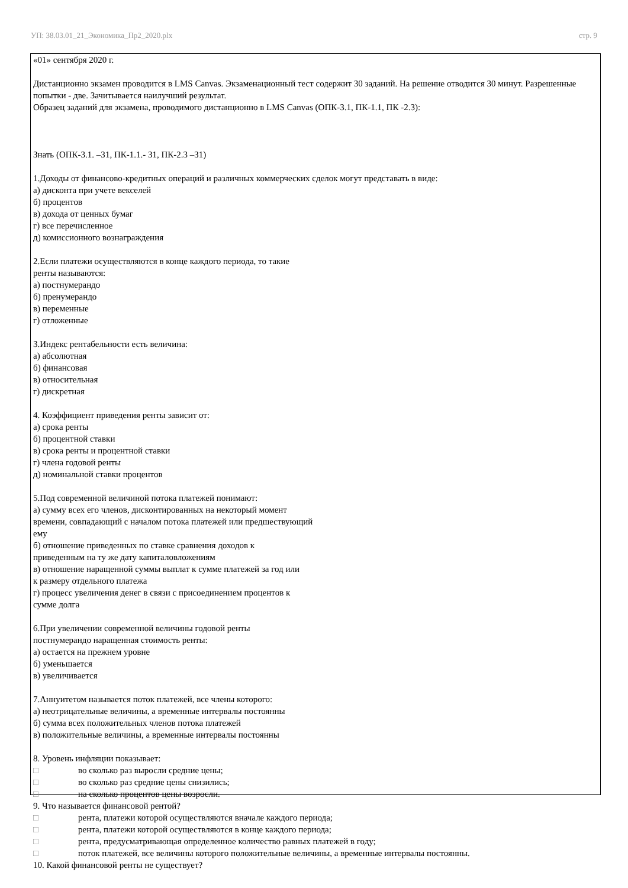УП: 38.03.01_21_Экономика_Пр2_2020.plx стр. 9
«01» сентября 2020 г.
Дистанционно экзамен проводится в LMS Canvas. Экзаменационный тест содержит 30 заданий. На решение отводится 30 минут. Разрешенные попытки - две. Зачитывается наилучший результат.
Образец заданий для экзамена, проводимого дистанционно в LMS Canvas (ОПК-3.1, ПК-1.1, ПК -2.3):
Знать (ОПК-3.1. –З1, ПК-1.1.- З1, ПК-2.3 –З1)
1.Доходы от финансово-кредитных операций и различных коммерческих сделок могут представать в виде:
а) дисконта при учете векселей
б) процентов
в) дохода от ценных бумаг
г) все перечисленное
д) комиссионного вознаграждения
2.Если платежи осуществляются в конце каждого периода, то такие
ренты называются:
а) постнумерандо
б) пренумерандо
в) переменные
г) отложенные
3.Индекс рентабельности есть величина:
а) абсолютная
б) финансовая
в) относительная
г) дискретная
4. Коэффициент приведения ренты зависит от:
а) срока ренты
б) процентной ставки
в) срока ренты и процентной ставки
г) члена годовой ренты
д) номинальной ставки процентов
5.Под современной величиной потока платежей понимают:
а) сумму всех его членов, дисконтированных на некоторый момент
времени, совпадающий с началом потока платежей или предшествующий
ему
б) отношение приведенных по ставке сравнения доходов к
приведенным на ту же дату капиталовложениям
в) отношение наращенной суммы выплат к сумме платежей за год или
к размеру отдельного платежа
г) процесс увеличения денег в связи с присоединением процентов к
сумме долга
6.При увеличении современной величины годовой ренты
постнумерандо наращенная стоимость ренты:
а) остается на прежнем уровне
б) уменьшается
в) увеличивается
7.Аннуитетом называется поток платежей, все члены которого:
а) неотрицательные величины, а временные интервалы постоянны
б) сумма всех положительных членов потока платежей
в) положительные величины, а временные интервалы постоянны
8. Уровень инфляции показывает:
□ во сколько раз выросли средние цены;
□ во сколько раз средние цены снизились;
□ на сколько процентов цены возросли.
9. Что называется финансовой рентой?
□ рента, платежи которой осуществляются вначале каждого периода;
□ рента, платежи которой осуществляются в конце каждого периода;
□ рента, предусматривающая определенное количество равных платежей в году;
□ поток платежей, все величины которого положительные величины, а временные интервалы постоянны.
10. Какой финансовой ренты не существует?